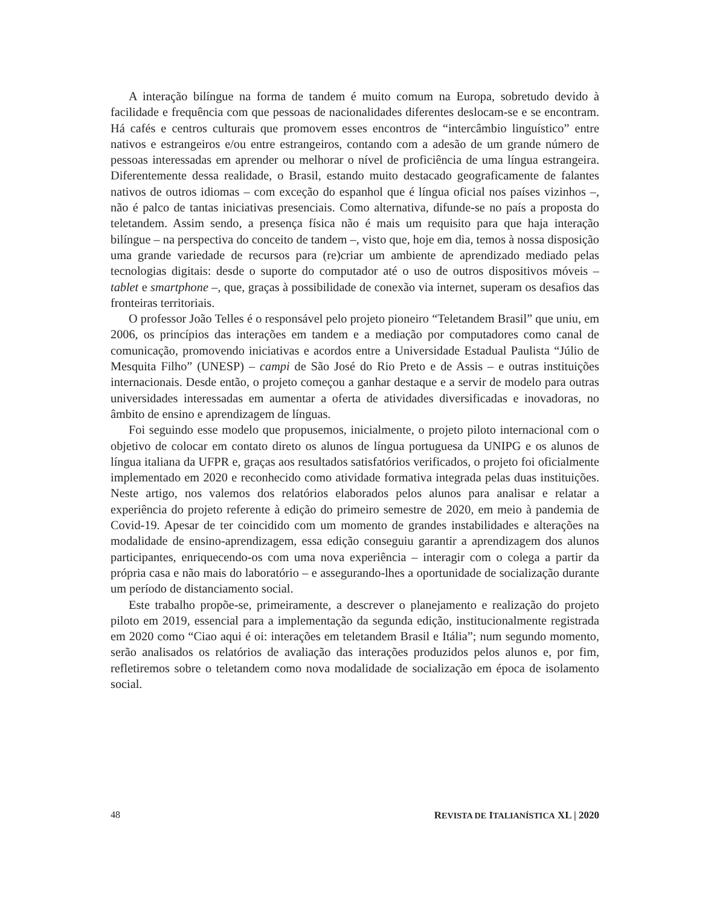A interação bilíngue na forma de tandem é muito comum na Europa, sobretudo devido à facilidade e frequência com que pessoas de nacionalidades diferentes deslocam-se e se encontram. Há cafés e centros culturais que promovem esses encontros de “intercâmbio linguístico” entre nativos e estrangeiros e/ou entre estrangeiros, contando com a adesão de um grande número de pessoas interessadas em aprender ou melhorar o nível de proficiência de uma língua estrangeira. Diferentemente dessa realidade, o Brasil, estando muito destacado geograficamente de falantes nativos de outros idiomas – com exceção do espanhol que é língua oficial nos países vizinhos –, não é palco de tantas iniciativas presenciais. Como alternativa, difunde-se no país a proposta do teletandem. Assim sendo, a presença física não é mais um requisito para que haja interação bilíngue – na perspectiva do conceito de tandem –, visto que, hoje em dia, temos à nossa disposição uma grande variedade de recursos para (re)criar um ambiente de aprendizado mediado pelas tecnologias digitais: desde o suporte do computador até o uso de outros dispositivos móveis – tablet e smartphone –, que, graças à possibilidade de conexão via internet, superam os desafios das fronteiras territoriais.
O professor João Telles é o responsável pelo projeto pioneiro “Teletandem Brasil” que uniu, em 2006, os princípios das interações em tandem e a mediação por computadores como canal de comunicação, promovendo iniciativas e acordos entre a Universidade Estadual Paulista “Júlio de Mesquita Filho” (UNESP) – campi de São José do Rio Preto e de Assis – e outras instituições internacionais. Desde então, o projeto começou a ganhar destaque e a servir de modelo para outras universidades interessadas em aumentar a oferta de atividades diversificadas e inovadoras, no âmbito de ensino e aprendizagem de línguas.
Foi seguindo esse modelo que propusemos, inicialmente, o projeto piloto internacional com o objetivo de colocar em contato direto os alunos de língua portuguesa da UNIPG e os alunos de língua italiana da UFPR e, graças aos resultados satisfatórios verificados, o projeto foi oficialmente implementado em 2020 e reconhecido como atividade formativa integrada pelas duas instituições. Neste artigo, nos valemos dos relatórios elaborados pelos alunos para analisar e relatar a experiência do projeto referente à edição do primeiro semestre de 2020, em meio à pandemia de Covid-19. Apesar de ter coincidido com um momento de grandes instabilidades e alterações na modalidade de ensino-aprendizagem, essa edição conseguiu garantir a aprendizagem dos alunos participantes, enriquecendo-os com uma nova experiência – interagir com o colega a partir da própria casa e não mais do laboratório – e assegurando-lhes a oportunidade de socialização durante um período de distanciamento social.
Este trabalho propõe-se, primeiramente, a descrever o planejamento e realização do projeto piloto em 2019, essencial para a implementação da segunda edição, institucionalmente registrada em 2020 como “Ciao aqui é oi: interações em teletandem Brasil e Itália”; num segundo momento, serão analisados os relatórios de avaliação das interações produzidos pelos alunos e, por fim, refletiremos sobre o teletandem como nova modalidade de socialização em época de isolamento social.
48 REVISTA DE ITALIANÍSTICA XL | 2020